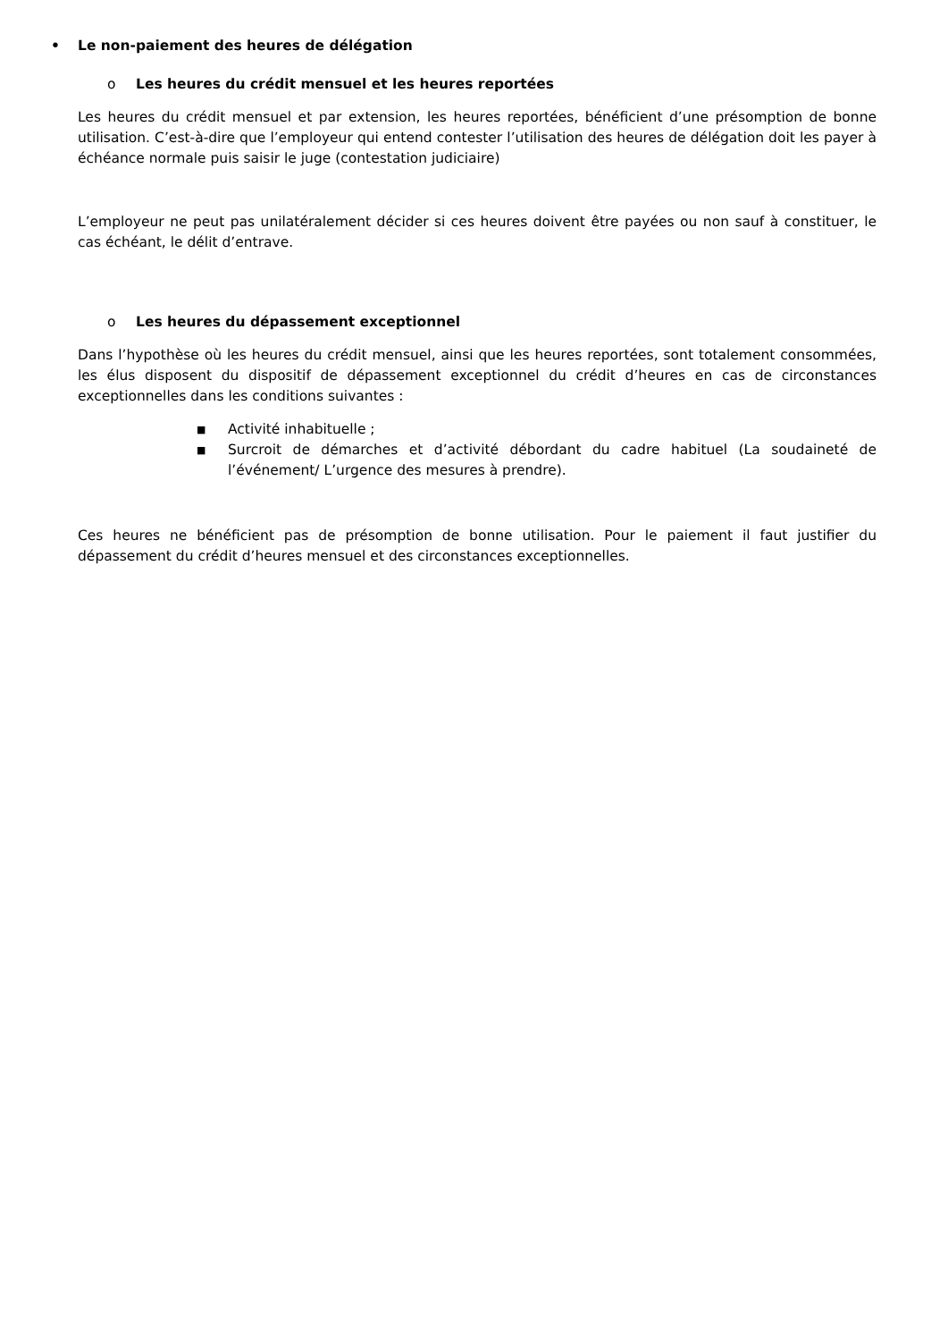• Le non-paiement des heures de délégation
o Les heures du crédit mensuel et les heures reportées
Les heures du crédit mensuel et par extension, les heures reportées, bénéficient d’une présomption de bonne utilisation. C’est-à-dire que l’employeur qui entend contester l’utilisation des heures de délégation doit les payer à échéance normale puis saisir le juge (contestation judiciaire)
L’employeur ne peut pas unilatéralement décider si ces heures doivent être payées ou non sauf à constituer, le cas échéant, le délit d’entrave.
o Les heures du dépassement exceptionnel
Dans l’hypothèse où les heures du crédit mensuel, ainsi que les heures reportées, sont totalement consommées, les élus disposent du dispositif de dépassement exceptionnel du crédit d’heures en cas de circonstances exceptionnelles dans les conditions suivantes :
■ Activité inhabituelle ;
■ Surcroit de démarches et d’activité débordant du cadre habituel (La soudaineté de l’événement/ L’urgence des mesures à prendre).
Ces heures ne bénéficient pas de présomption de bonne utilisation. Pour le paiement il faut justifier du dépassement du crédit d’heures mensuel et des circonstances exceptionnelles.